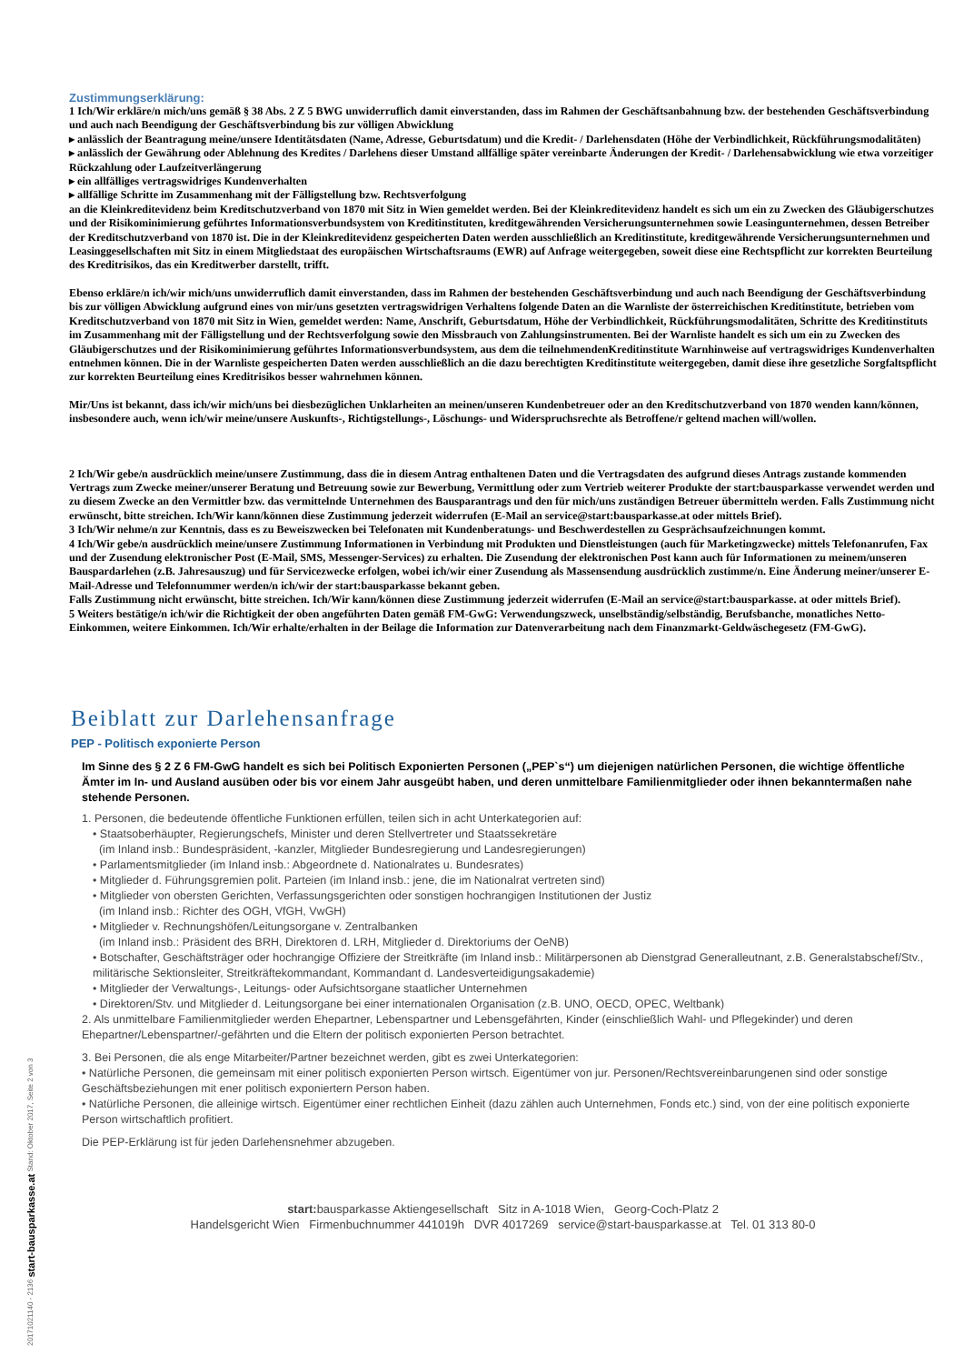Zustimmungserklärung:
1 Ich/Wir erkläre/n mich/uns gemäß § 38 Abs. 2 Z 5 BWG unwiderruflich damit einverstanden, dass im Rahmen der Geschäftsanbahnung bzw. der bestehenden Geschäftsverbindung und auch nach Beendigung der Geschäftsverbindung bis zur völligen Abwicklung
▸ anlässlich der Beantragung meine/unsere Identitätsdaten (Name, Adresse, Geburtsdatum) und die Kredit- / Darlehensdaten (Höhe der Verbindlichkeit, Rückführungsmodalitäten)
▸ anlässlich der Gewährung oder Ablehnung des Kredites / Darlehens dieser Umstand allfällige später vereinbarte Änderungen der Kredit- / Darlehensabwicklung wie etwa vorzeitiger Rückzahlung oder Laufzeitverlängerung
▸ ein allfälliges vertragswidriges Kundenverhalten
▸ allfällige Schritte im Zusammenhang mit der Fälligstellung bzw. Rechtsverfolgung
an die Kleinkreditevidenz beim Kreditschutzverband von 1870 mit Sitz in Wien gemeldet werden. Bei der Kleinkreditevidenz handelt es sich um ein zu Zwecken des Gläubigerschutzes und der Risikominimierung geführtes Informationsverbundsystem von Kreditinstituten, kreditgewährenden Versicherungsunternehmen sowie Leasingunternehmen, dessen Betreiber der Kreditschutzverband von 1870 ist. Die in der Kleinkreditevidenz gespeicherten Daten werden ausschließlich an Kreditinstitute, kreditgewährende Versicherungsunternehmen und Leasinggesellschaften mit Sitz in einem Mitgliedstaat des europäischen Wirtschaftsraums (EWR) auf Anfrage weitergegeben, soweit diese eine Rechtspflicht zur korrekten Beurteilung des Kreditrisikos, das ein Kreditwerber darstellt, trifft.
Ebenso erkläre/n ich/wir mich/uns unwiderruflich damit einverstanden, dass im Rahmen der bestehenden Geschäftsverbindung und auch nach Beendigung der Geschäftsverbindung bis zur völligen Abwicklung aufgrund eines von mir/uns gesetzten vertragswidrigen Verhaltens folgende Daten an die Warnliste der österreichischen Kreditinstitute, betrieben vom Kreditschutzverband von 1870 mit Sitz in Wien, gemeldet werden: Name, Anschrift, Geburtsdatum, Höhe der Verbindlichkeit, Rückführungsmodalitäten, Schritte des Kreditinstituts im Zusammenhang mit der Fälligstellung und der Rechtsverfolgung sowie den Missbrauch von Zahlungsinstrumenten. Bei der Warnliste handelt es sich um ein zu Zwecken des Gläubigerschutzes und der Risikominimierung geführtes Informationsverbundsystem, aus dem die teilnehmendenKreditinstitute Warnhinweise auf vertragswidriges Kundenverhalten entnehmen können. Die in der Warnliste gespeicherten Daten werden ausschließlich an die dazu berechtigten Kreditinstitute weitergegeben, damit diese ihre gesetzliche Sorgfaltspflicht zur korrekten Beurteilung eines Kreditrisikos besser wahrnehmen können.
Mir/Uns ist bekannt, dass ich/wir mich/uns bei diesbezüglichen Unklarheiten an meinen/unseren Kundenbetreuer oder an den Kreditschutzverband von 1870 wenden kann/können, insbesondere auch, wenn ich/wir meine/unsere Auskunfts-, Richtigstellungs-, Löschungs- und Widerspruchsrechte als Betroffene/r geltend machen will/wollen.
2 Ich/Wir gebe/n ausdrücklich meine/unsere Zustimmung, dass die in diesem Antrag enthaltenen Daten und die Vertragsdaten des aufgrund dieses Antrags zustande kommenden Vertrags zum Zwecke meiner/unserer Beratung und Betreuung sowie zur Bewerbung, Vermittlung oder zum Vertrieb weiterer Produkte der start:bausparkasse verwendet werden und zu diesem Zwecke an den Vermittler bzw. das vermittelnde Unternehmen des Bausparantrags und den für mich/uns zuständigen Betreuer übermitteln werden. Falls Zustimmung nicht erwünscht, bitte streichen. Ich/Wir kann/können diese Zustimmung jederzeit widerrufen (E-Mail an service@start:bausparkasse.at oder mittels Brief).
3 Ich/Wir nehme/n zur Kenntnis, dass es zu Beweiszwecken bei Telefonaten mit Kundenberatungs- und Beschwerdestellen zu Gesprächsaufzeichnungen kommt.
4 Ich/Wir gebe/n ausdrücklich meine/unsere Zustimmung Informationen in Verbindung mit Produkten und Dienstleistungen (auch für Marketingzwecke) mittels Telefonanrufen, Fax und der Zusendung elektronischer Post (E-Mail, SMS, Messenger-Services) zu erhalten. Die Zusendung der elektronischen Post kann auch für Informationen zu meinem/unseren Bauspardarlehen (z.B. Jahresauszug) und für Servicezwecke erfolgen, wobei ich/wir einer Zusendung als Massensendung ausdrücklich zustimme/n. Eine Änderung meiner/unserer E-Mail-Adresse und Telefonnummer werden/n ich/wir der start:bausparkasse bekannt geben.
Falls Zustimmung nicht erwünscht, bitte streichen. Ich/Wir kann/können diese Zustimmung jederzeit widerrufen (E-Mail an service@start:bausparkasse. at oder mittels Brief).
5 Weiters bestätige/n ich/wir die Richtigkeit der oben angeführten Daten gemäß FM-GwG: Verwendungszweck, unselbständig/selbständig, Berufsbanche, monatliches Netto-Einkommen, weitere Einkommen. Ich/Wir erhalte/erhalten in der Beilage die Information zur Datenverarbeitung nach dem Finanzmarkt-Geldwäschegesetz (FM-GwG).
Beiblatt zur Darlehensanfrage
PEP - Politisch exponierte Person
Im Sinne des § 2 Z 6 FM-GwG handelt es sich bei Politisch Exponierten Personen („PEP`s“) um diejenigen natürlichen Personen, die wichtige öffentliche Ämter im In- und Ausland ausüben oder bis vor einem Jahr ausgeübt haben, und deren unmittelbare Familienmitglieder oder ihnen bekanntermaßen nahe stehende Personen.
1. Personen, die bedeutende öffentliche Funktionen erfüllen, teilen sich in acht Unterkategorien auf:
• Staatsoberhäupter, Regierungschefs, Minister und deren Stellvertreter und Staatssekretäre
(im Inland insb.: Bundespräsident, -kanzler, Mitglieder Bundesregierung und Landesregierungen)
• Parlamentsmitglieder (im Inland insb.: Abgeordnete d. Nationalrates u. Bundesrates)
• Mitglieder d. Führungsgremien polit. Parteien (im Inland insb.: jene, die im Nationalrat vertreten sind)
• Mitglieder von obersten Gerichten, Verfassungsgerichten oder sonstigen hochrangigen Institutionen der Justiz
(im Inland insb.: Richter des OGH, VfGH, VwGH)
• Mitglieder v. Rechnungshöfen/Leitungsorgane v. Zentralbanken
(im Inland insb.: Präsident des BRH, Direktoren d. LRH, Mitglieder d. Direktoriums der OeNB)
• Botschafter, Geschäftsträger oder hochrangige Offiziere der Streitkräfte (im Inland insb.: Militärpersonen ab Dienstgrad Generalleutnant, z.B. Generalstabschef/Stv., militärische Sektionsleiter, Streitkräftekommandant, Kommandant d. Landesverteidigungsakademie)
• Mitglieder der Verwaltungs-, Leitungs- oder Aufsichtsorgane staatlicher Unternehmen
• Direktoren/Stv. und Mitglieder d. Leitungsorgane bei einer internationalen Organisation (z.B. UNO, OECD, OPEC, Weltbank)
2. Als unmittelbare Familienmitglieder werden Ehepartner, Lebenspartner und Lebensgefährten, Kinder (einschließlich Wahl- und Pflegekinder) und deren Ehepartner/Lebenspartner/-gefährten und die Eltern der politisch exponierten Person betrachtet.
3. Bei Personen, die als enge Mitarbeiter/Partner bezeichnet werden, gibt es zwei Unterkategorien:
• Natürliche Personen, die gemeinsam mit einer politisch exponierten Person wirtsch. Eigentümer von jur. Personen/Rechtsvereinbarungenen sind oder sonstige Geschäftsbeziehungen mit ener politisch exponiertern Person haben.
• Natürliche Personen, die alleinige wirtsch. Eigentümer einer rechtlichen Einheit (dazu zählen auch Unternehmen, Fonds etc.) sind, von der eine politisch exponierte Person wirtschaftlich profitiert.
Die PEP-Erklärung ist für jeden Darlehensnehmer abzugeben.
start: bausparkasse Aktiengesellschaft Sitz in A-1018 Wien, Georg-Coch-Platz 2
Handelsgericht Wien Firmenbuchnummer 441019h DVR 4017269 service@start-bausparkasse.at Tel. 01 313 80-0
20171021140 - 2136 start-bausparkasse.at Stand: Oktober 2017, Seite 2 von 3